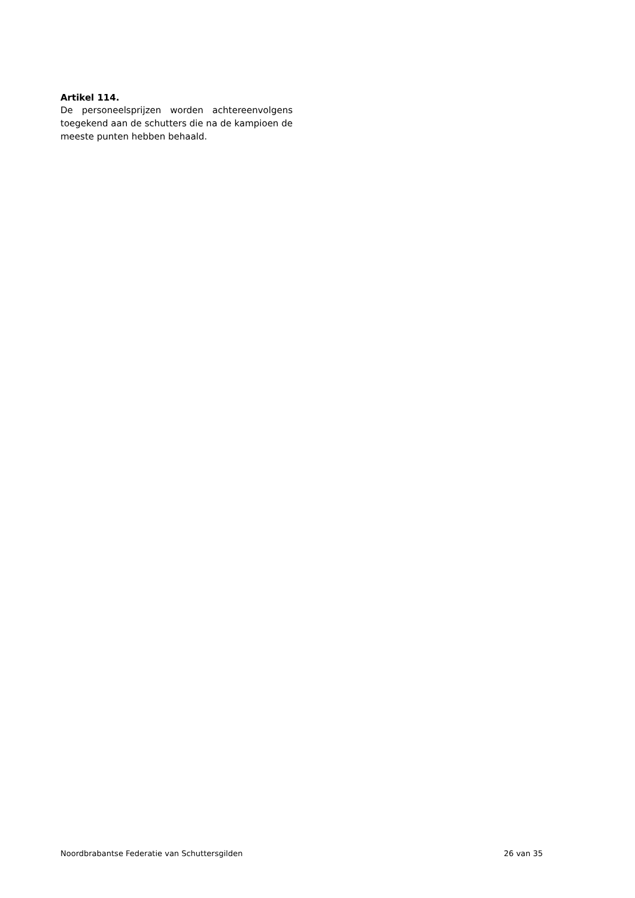Artikel 114.
De personeelsprijzen worden achtereenvolgens toegekend aan de schutters die na de kampi­oen de meeste punten hebben behaald.
Noordbrabantse Federatie van Schuttersgilden 26 van 35